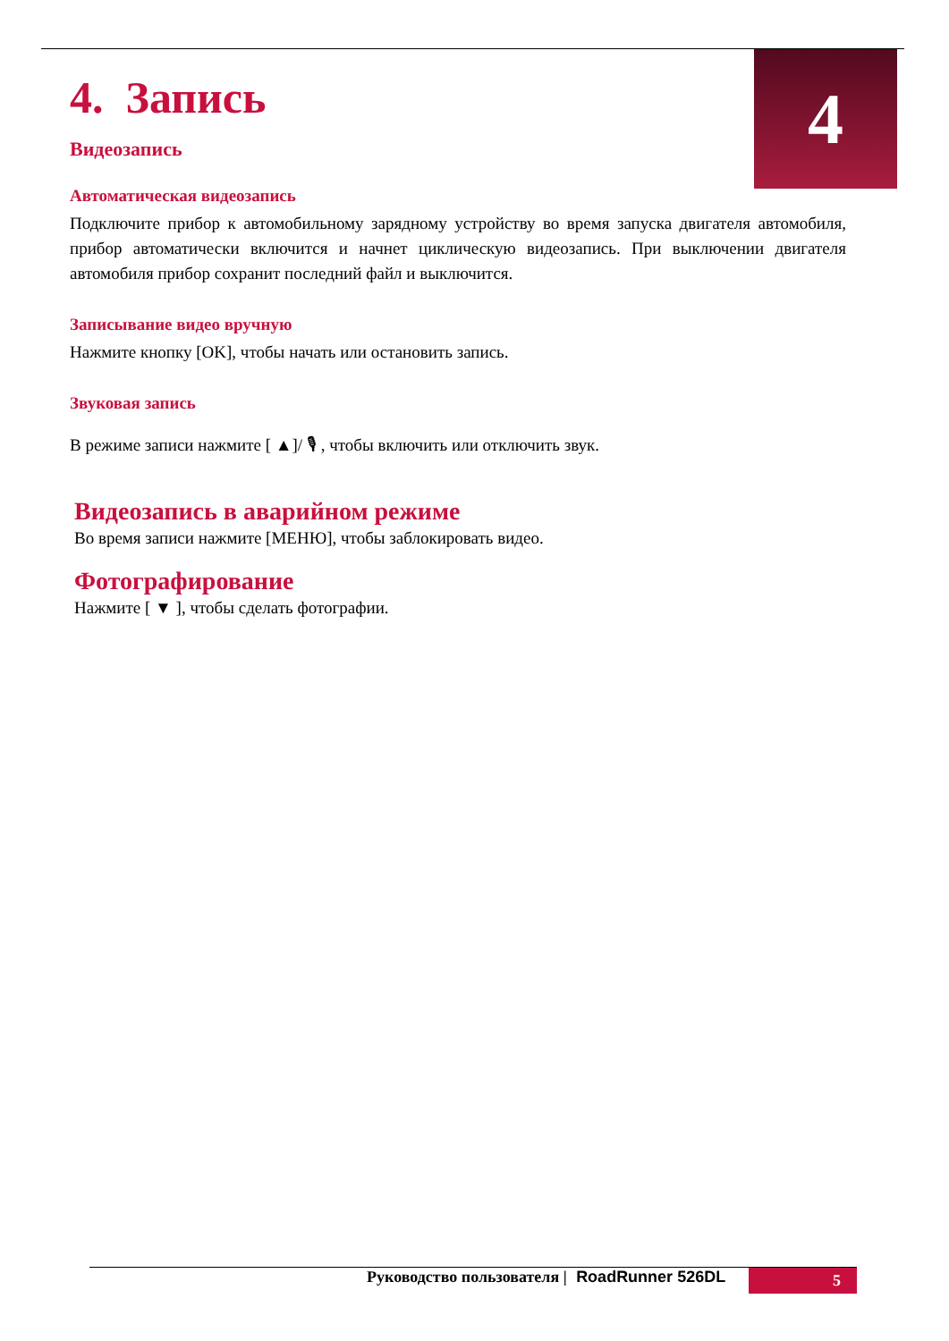4
4. Запись
Видеозапись
Автоматическая видеозапись
Подключите прибор к автомобильному зарядному устройству во время запуска двигателя автомобиля, прибор автоматически включится и начнет циклическую видеозапись. При выключении двигателя автомобиля прибор сохранит последний файл и выключится.
Записывание видео вручную
Нажмите кнопку [OK], чтобы начать или остановить запись.
Звуковая запись
В режиме записи нажмите [ ▲]/ 🎙 , чтобы включить или отключить звук.
Видеозапись в аварийном режиме
Во время записи нажмите [МЕНЮ], чтобы заблокировать видео.
Фотографирование
Нажмите [ ▼ ], чтобы сделать фотографии.
Руководство пользователя | RoadRunner 526DL
5